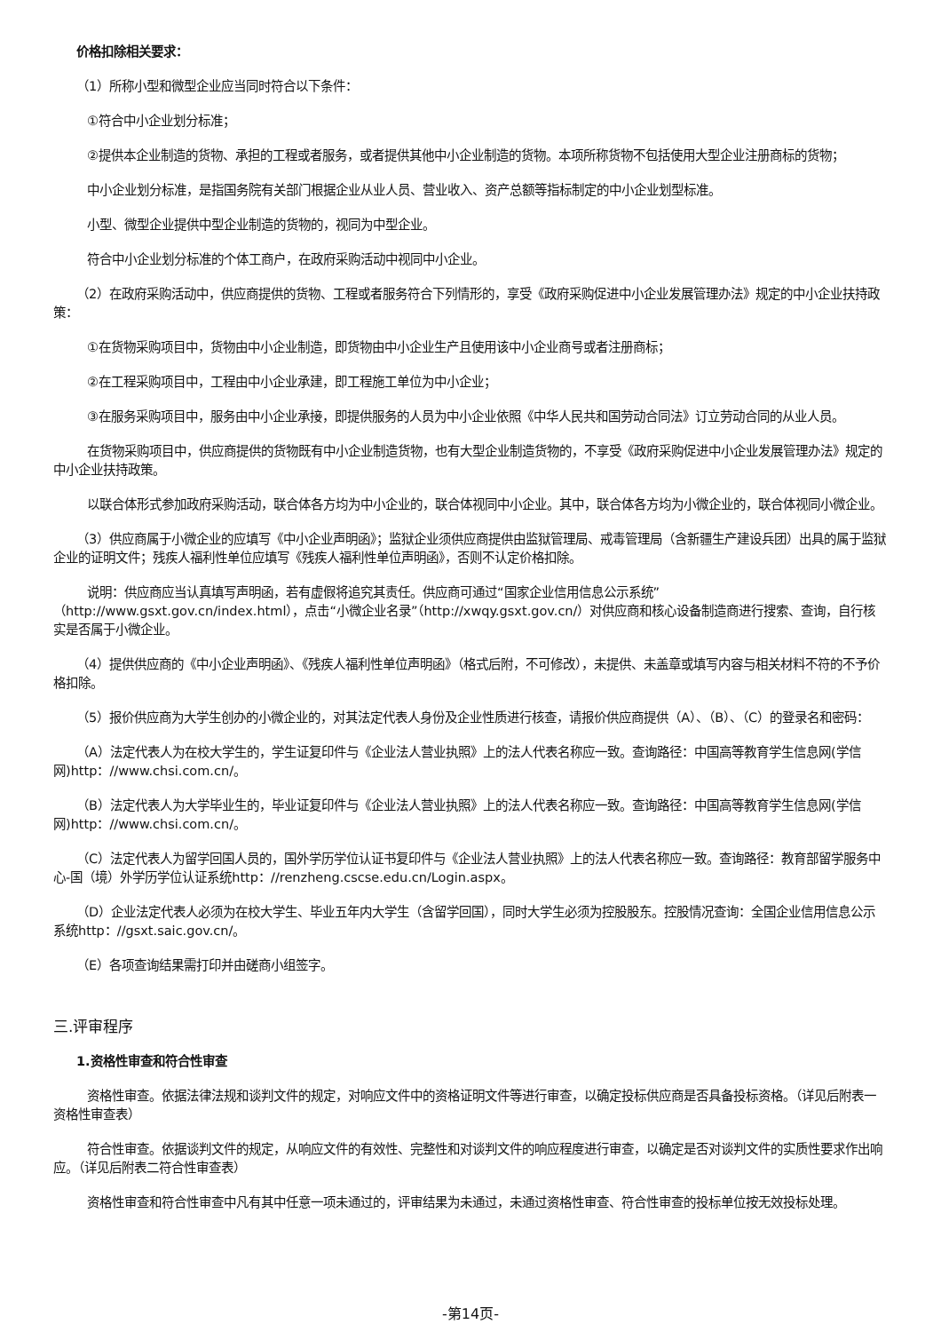价格扣除相关要求：
（1）所称小型和微型企业应当同时符合以下条件：
①符合中小企业划分标准；
②提供本企业制造的货物、承担的工程或者服务，或者提供其他中小企业制造的货物。本项所称货物不包括使用大型企业注册商标的货物；
中小企业划分标准，是指国务院有关部门根据企业从业人员、营业收入、资产总额等指标制定的中小企业划型标准。
小型、微型企业提供中型企业制造的货物的，视同为中型企业。
符合中小企业划分标准的个体工商户，在政府采购活动中视同中小企业。
（2）在政府采购活动中，供应商提供的货物、工程或者服务符合下列情形的，享受《政府采购促进中小企业发展管理办法》规定的中小企业扶持政策：
①在货物采购项目中，货物由中小企业制造，即货物由中小企业生产且使用该中小企业商号或者注册商标；
②在工程采购项目中，工程由中小企业承建，即工程施工单位为中小企业；
③在服务采购项目中，服务由中小企业承接，即提供服务的人员为中小企业依照《中华人民共和国劳动合同法》订立劳动合同的从业人员。
在货物采购项目中，供应商提供的货物既有中小企业制造货物，也有大型企业制造货物的，不享受《政府采购促进中小企业发展管理办法》规定的中小企业扶持政策。
以联合体形式参加政府采购活动，联合体各方均为中小企业的，联合体视同中小企业。其中，联合体各方均为小微企业的，联合体视同小微企业。
（3）供应商属于小微企业的应填写《中小企业声明函》；监狱企业须供应商提供由监狱管理局、戒毒管理局（含新疆生产建设兵团）出具的属于监狱企业的证明文件；残疾人福利性单位应填写《残疾人福利性单位声明函》，否则不认定价格扣除。
说明：供应商应当认真填写声明函，若有虚假将追究其责任。供应商可通过“国家企业信用信息公示系统”（http://www.gsxt.gov.cn/index.html），点击“小微企业名录”（http://xwqy.gsxt.gov.cn/）对供应商和核心设备制造商进行搜索、查询，自行核实是否属于小微企业。
（4）提供供应商的《中小企业声明函》、《残疾人福利性单位声明函》（格式后附，不可修改），未提供、未盖章或填写内容与相关材料不符的不予价格扣除。
（5）报价供应商为大学生创办的小微企业的，对其法定代表人身份及企业性质进行核查，请报价供应商提供（A）、（B）、（C）的登录名和密码：
（A）法定代表人为在校大学生的，学生证复印件与《企业法人营业执照》上的法人代表名称应一致。查询路径：中国高等教育学生信息网(学信网)http：//www.chsi.com.cn/。
（B）法定代表人为大学毕业生的，毕业证复印件与《企业法人营业执照》上的法人代表名称应一致。查询路径：中国高等教育学生信息网(学信网)http：//www.chsi.com.cn/。
（C）法定代表人为留学回国人员的，国外学历学位认证书复印件与《企业法人营业执照》上的法人代表名称应一致。查询路径：教育部留学服务中心-国（境）外学历学位认证系统http：//renzheng.cscse.edu.cn/Login.aspx。
（D）企业法定代表人必须为在校大学生、毕业五年内大学生（含留学回国），同时大学生必须为控股股东。控股情况查询：全国企业信用信息公示系统http：//gsxt.saic.gov.cn/。
（E）各项查询结果需打印并由磋商小组签字。
三.评审程序
1.资格性审查和符合性审查
资格性审查。依据法律法规和谈判文件的规定，对响应文件中的资格证明文件等进行审查，以确定投标供应商是否具备投标资格。（详见后附表一资格性审查表）
符合性审查。依据谈判文件的规定，从响应文件的有效性、完整性和对谈判文件的响应程度进行审查，以确定是否对谈判文件的实质性要求作出响应。（详见后附表二符合性审查表）
资格性审查和符合性审查中凡有其中任意一项未通过的，评审结果为未通过，未通过资格性审查、符合性审查的投标单位按无效投标处理。
-第14页-